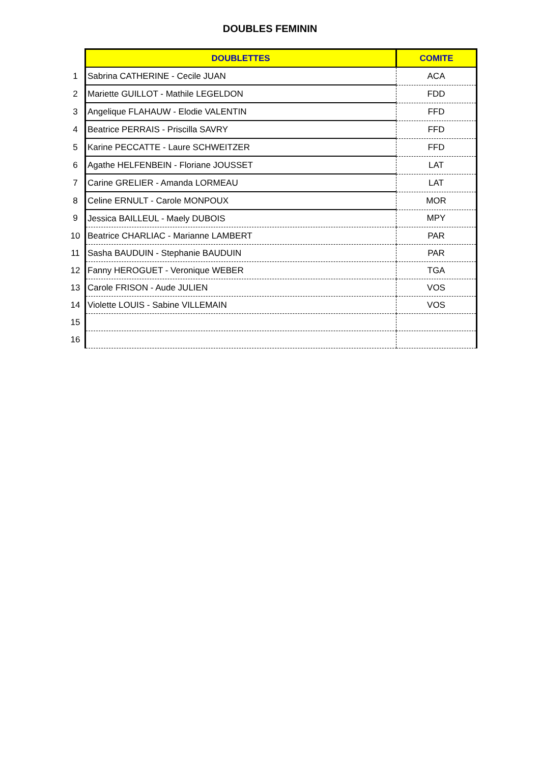DOUBLES FEMININ
| | DOUBLETTES | COMITE |
| 1 | Sabrina CATHERINE - Cecile JUAN | ACA |
| 2 | Mariette GUILLOT - Mathile LEGELDON | FDD |
| 3 | Angelique FLAHAUW - Elodie VALENTIN | FFD |
| 4 | Beatrice PERRAIS - Priscilla SAVRY | FFD |
| 5 | Karine PECCATTE - Laure SCHWEITZER | FFD |
| 6 | Agathe HELFENBEIN - Floriane JOUSSET | LAT |
| 7 | Carine GRELIER - Amanda LORMEAU | LAT |
| 8 | Celine ERNULT - Carole MONPOUX | MOR |
| 9 | Jessica BAILLEUL - Maely DUBOIS | MPY |
| 10 | Beatrice CHARLIAC - Marianne LAMBERT | PAR |
| 11 | Sasha BAUDUIN - Stephanie BAUDUIN | PAR |
| 12 | Fanny HEROGUET - Veronique WEBER | TGA |
| 13 | Carole FRISON - Aude JULIEN | VOS |
| 14 | Violette LOUIS - Sabine VILLEMAIN | VOS |
| 15 | | |
| 16 | | |